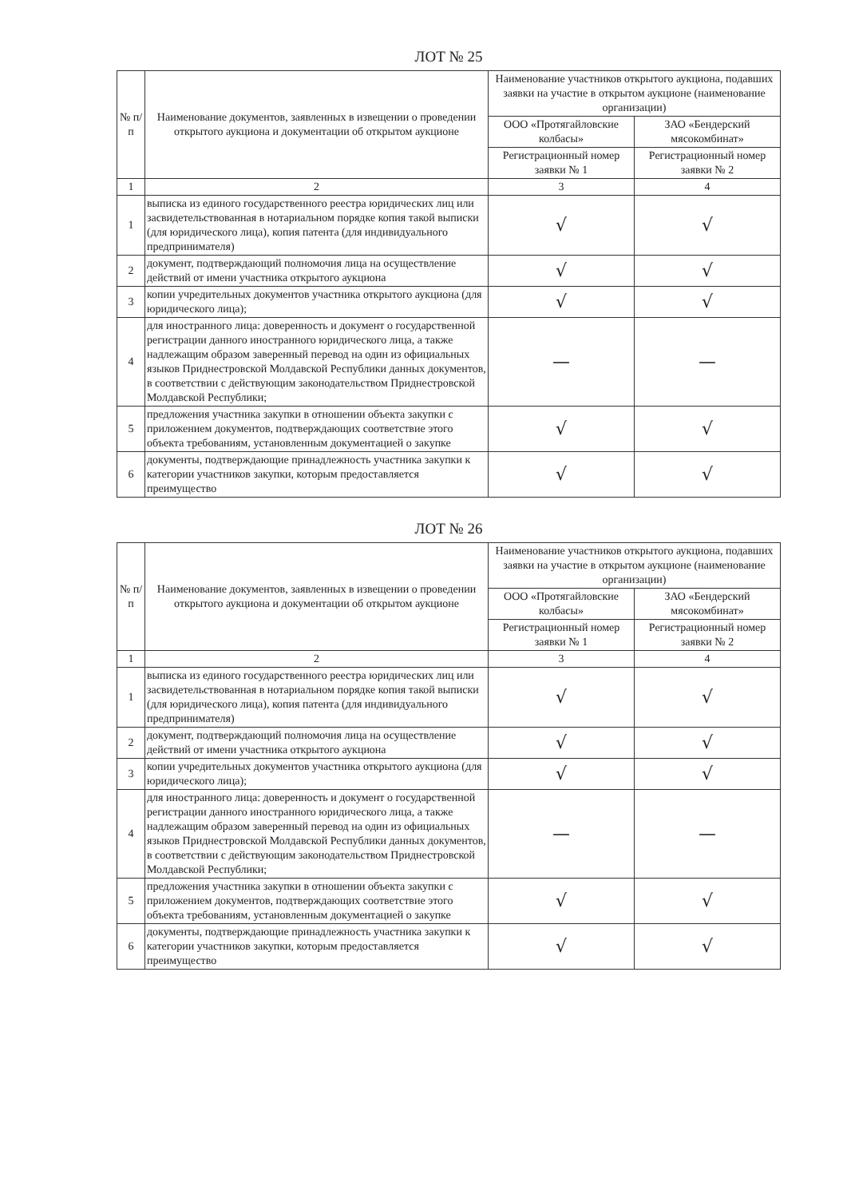ЛОТ № 25
| № п/п | Наименование документов, заявленных в извещении о проведении открытого аукциона и документации об открытом аукционе | Наименование участников открытого аукциона, подавших заявки на участие в открытом аукционе (наименование организации) | |
| --- | --- | --- | --- |
| | | ООО «Протягайловские колбасы» | ЗАО «Бендерский мясокомбинат» |
| | | Регистрационный номер заявки № 1 | Регистрационный номер заявки № 2 |
| 1 | 2 | 3 | 4 |
| 1 | выписка из единого государственного реестра юридических лиц или засвидетельствованная в нотариальном порядке копия такой выписки (для юридического лица), копия патента (для индивидуального предпринимателя) | √ | √ |
| 2 | документ, подтверждающий полномочия лица на осуществление действий от имени участника открытого аукциона | √ | √ |
| 3 | копии учредительных документов участника открытого аукциона (для юридического лица); | √ | √ |
| 4 | для иностранного лица: доверенность и документ о государственной регистрации данного иностранного юридического лица, а также надлежащим образом заверенный перевод на один из официальных языков Приднестровской Молдавской Республики данных документов, в соответствии с действующим законодательством Приднестровской Молдавской Республики; | — | — |
| 5 | предложения участника закупки в отношении объекта закупки с приложением документов, подтверждающих соответствие этого объекта требованиям, установленным документацией о закупке | √ | √ |
| 6 | документы, подтверждающие принадлежность участника закупки к категории участников закупки, которым предоставляется преимущество | √ | √ |
ЛОТ № 26
| № п/п | Наименование документов, заявленных в извещении о проведении открытого аукциона и документации об открытом аукционе | Наименование участников открытого аукциона, подавших заявки на участие в открытом аукционе (наименование организации) | |
| --- | --- | --- | --- |
| | | ООО «Протягайловские колбасы» | ЗАО «Бендерский мясокомбинат» |
| | | Регистрационный номер заявки № 1 | Регистрационный номер заявки № 2 |
| 1 | 2 | 3 | 4 |
| 1 | выписка из единого государственного реестра юридических лиц или засвидетельствованная в нотариальном порядке копия такой выписки (для юридического лица), копия патента (для индивидуального предпринимателя) | √ | √ |
| 2 | документ, подтверждающий полномочия лица на осуществление действий от имени участника открытого аукциона | √ | √ |
| 3 | копии учредительных документов участника открытого аукциона (для юридического лица); | √ | √ |
| 4 | для иностранного лица: доверенность и документ о государственной регистрации данного иностранного юридического лица, а также надлежащим образом заверенный перевод на один из официальных языков Приднестровской Молдавской Республики данных документов, в соответствии с действующим законодательством Приднестровской Молдавской Республики; | — | — |
| 5 | предложения участника закупки в отношении объекта закупки с приложением документов, подтверждающих соответствие этого объекта требованиям, установленным документацией о закупке | √ | √ |
| 6 | документы, подтверждающие принадлежность участника закупки к категории участников закупки, которым предоставляется преимущество | √ | √ |